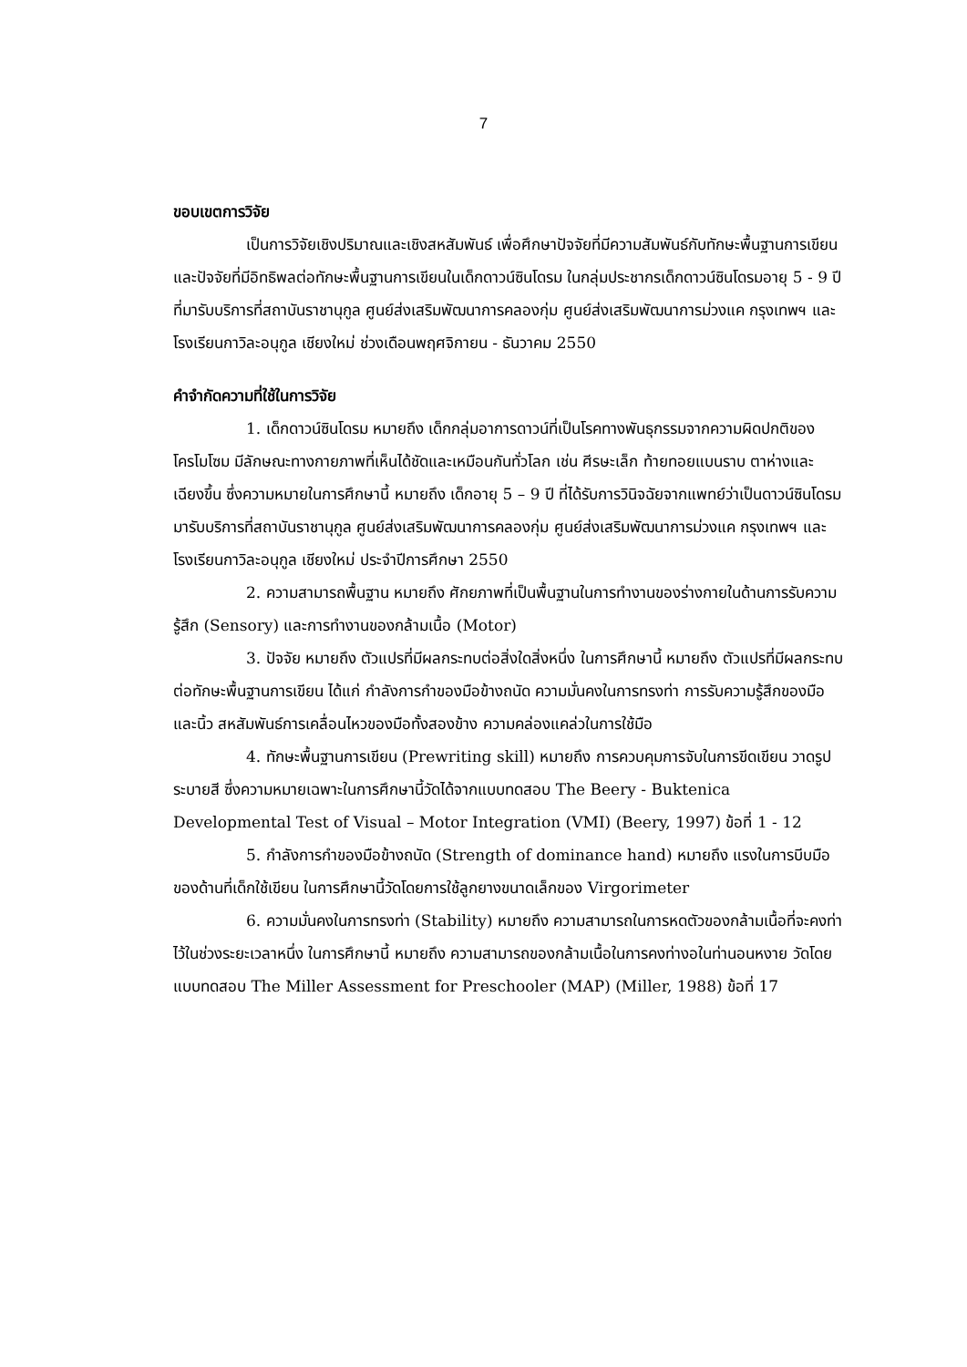7
ขอบเขตการวิจัย
เป็นการวิจัยเชิงปริมาณและเชิงสหสัมพันธ์ เพื่อศึกษาปัจจัยที่มีความสัมพันธ์กับทักษะพื้นฐานการเขียนและปัจจัยที่มีอิทธิพลต่อทักษะพื้นฐานการเขียนในเด็กดาวน์ซินโดรม ในกลุ่มประชากรเด็กดาวน์ซินโดรมอายุ 5 - 9 ปีที่มารับบริการที่สถาบันราชานุกูล ศูนย์ส่งเสริมพัฒนาการคลองกุ่ม ศูนย์ส่งเสริมพัฒนาการม่วงแค กรุงเทพฯ และโรงเรียนกาวิละอนุกูล เชียงใหม่ ช่วงเดือนพฤศจิกายน - ธันวาคม 2550
คำจำกัดความที่ใช้ในการวิจัย
1. เด็กดาวน์ซินโดรม หมายถึง เด็กกลุ่มอาการดาวน์ที่เป็นโรคทางพันธุกรรมจากความผิดปกติของโครโมโซม มีลักษณะทางกายภาพที่เห็นได้ชัดและเหมือนกันทั่วโลก เช่น ศีรษะเล็ก ท้ายทอยแบนราบ ตาห่างและเฉียงขึ้น ซึ่งความหมายในการศึกษานี้ หมายถึง เด็กอายุ 5 – 9 ปี ที่ได้รับการวินิจฉัยจากแพทย์ว่าเป็นดาวน์ซินโดรม มารับบริการที่สถาบันราชานุกูล ศูนย์ส่งเสริมพัฒนาการคลองกุ่ม ศูนย์ส่งเสริมพัฒนาการม่วงแค กรุงเทพฯ และโรงเรียนกาวิละอนุกูล เชียงใหม่ ประจำปีการศึกษา 2550
2. ความสามารถพื้นฐาน หมายถึง ศักยภาพที่เป็นพื้นฐานในการทำงานของร่างกายในด้านการรับความรู้สึก (Sensory) และการทำงานของกล้ามเนื้อ (Motor)
3. ปัจจัย หมายถึง ตัวแปรที่มีผลกระทบต่อสิ่งใดสิ่งหนึ่ง ในการศึกษานี้ หมายถึง ตัวแปรที่มีผลกระทบต่อทักษะพื้นฐานการเขียน ได้แก่ กำลังการกำของมือข้างถนัด ความมั่นคงในการทรงท่า การรับความรู้สึกของมือและนิ้ว สหสัมพันธ์การเคลื่อนไหวของมือทั้งสองข้าง ความคล่องแคล่วในการใช้มือ
4. ทักษะพื้นฐานการเขียน (Prewriting skill) หมายถึง การควบคุมการจับในการขีดเขียน วาดรูป ระบายสี ซึ่งความหมายเฉพาะในการศึกษานี้วัดได้จากแบบทดสอบ The Beery - Buktenica Developmental Test of Visual – Motor Integration (VMI) (Beery, 1997) ข้อที่ 1 - 12
5. กำลังการกำของมือข้างถนัด (Strength of dominance hand) หมายถึง แรงในการบีบมือของด้านที่เด็กใช้เขียน ในการศึกษานี้วัดโดยการใช้ลูกยางขนาดเล็กของ Virgorimeter
6. ความมั่นคงในการทรงท่า (Stability) หมายถึง ความสามารถในการหดตัวของกล้ามเนื้อที่จะคงท่าไว้ในช่วงระยะเวลาหนึ่ง ในการศึกษานี้ หมายถึง ความสามารถของกล้ามเนื้อในการคงท่างอในท่านอนหงาย วัดโดยแบบทดสอบ The Miller Assessment for Preschooler (MAP) (Miller, 1988) ข้อที่ 17